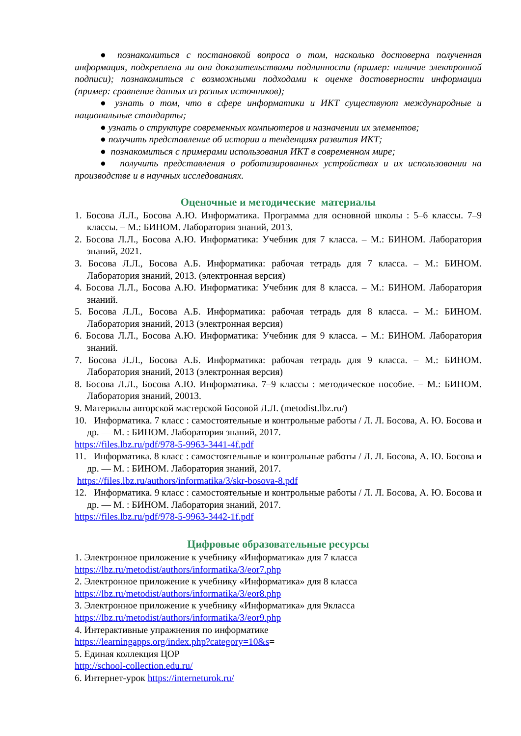● познакомиться с постановкой вопроса о том, насколько достоверна полученная информация, подкреплена ли она доказательствами подлинности (пример: наличие электронной подписи); познакомиться с возможными подходами к оценке достоверности информации (пример: сравнение данных из разных источников);
● узнать о том, что в сфере информатики и ИКТ существуют международные и национальные стандарты;
● узнать о структуре современных компьютеров и назначении их элементов;
● получить представление об истории и тенденциях развития ИКТ;
● познакомиться с примерами использования ИКТ в современном мире;
● получить представления о роботизированных устройствах и их использовании на производстве и в научных исследованиях.
Оценочные и методические материалы
1. Босова Л.Л., Босова А.Ю. Информатика. Программа для основной школы : 5–6 классы. 7–9 классы. – М.: БИНОМ. Лаборатория знаний, 2013.
2. Босова Л.Л., Босова А.Ю. Информатика: Учебник для 7 класса. – М.: БИНОМ. Лаборатория знаний, 2021.
3. Босова Л.Л., Босова А.Б. Информатика: рабочая тетрадь для 7 класса. – М.: БИНОМ. Лаборатория знаний, 2013. (электронная версия)
4. Босова Л.Л., Босова А.Ю. Информатика: Учебник для 8 класса. – М.: БИНОМ. Лаборатория знаний.
5. Босова Л.Л., Босова А.Б. Информатика: рабочая тетрадь для 8 класса. – М.: БИНОМ. Лаборатория знаний, 2013 (электронная версия)
6. Босова Л.Л., Босова А.Ю. Информатика: Учебник для 9 класса. – М.: БИНОМ. Лаборатория знаний.
7. Босова Л.Л., Босова А.Б. Информатика: рабочая тетрадь для 9 класса. – М.: БИНОМ. Лаборатория знаний, 2013 (электронная версия)
8. Босова Л.Л., Босова А.Ю. Информатика. 7–9 классы : методическое пособие. – М.: БИНОМ. Лаборатория знаний, 20013.
9. Материалы авторской мастерской Босовой Л.Л. (metodist.lbz.ru/)
10. Информатика. 7 класс : самостоятельные и контрольные работы / Л. Л. Босова, А. Ю. Босова и др. — М. : БИНОМ. Лаборатория знаний, 2017.
https://files.lbz.ru/pdf/978-5-9963-3441-4f.pdf
11. Информатика. 8 класс : самостоятельные и контрольные работы / Л. Л. Босова, А. Ю. Босова и др. — М. : БИНОМ. Лаборатория знаний, 2017.
https://files.lbz.ru/authors/informatika/3/skr-bosova-8.pdf
12. Информатика. 9 класс : самостоятельные и контрольные работы / Л. Л. Босова, А. Ю. Босова и др. — М. : БИНОМ. Лаборатория знаний, 2017.
https://files.lbz.ru/pdf/978-5-9963-3442-1f.pdf
Цифровые образовательные ресурсы
1. Электронное приложение к учебнику «Информатика» для 7 класса
https://lbz.ru/metodist/authors/informatika/3/eor7.php
2. Электронное приложение к учебнику «Информатика» для 8 класса
https://lbz.ru/metodist/authors/informatika/3/eor8.php
3. Электронное приложение к учебнику «Информатика» для 9класса
https://lbz.ru/metodist/authors/informatika/3/eor9.php
4. Интерактивные упражнения по информатике
https://learningapps.org/index.php?category=10&s=
5. Единая коллекция ЦОР
http://school-collection.edu.ru/
6. Интернет-урок https://interneturok.ru/